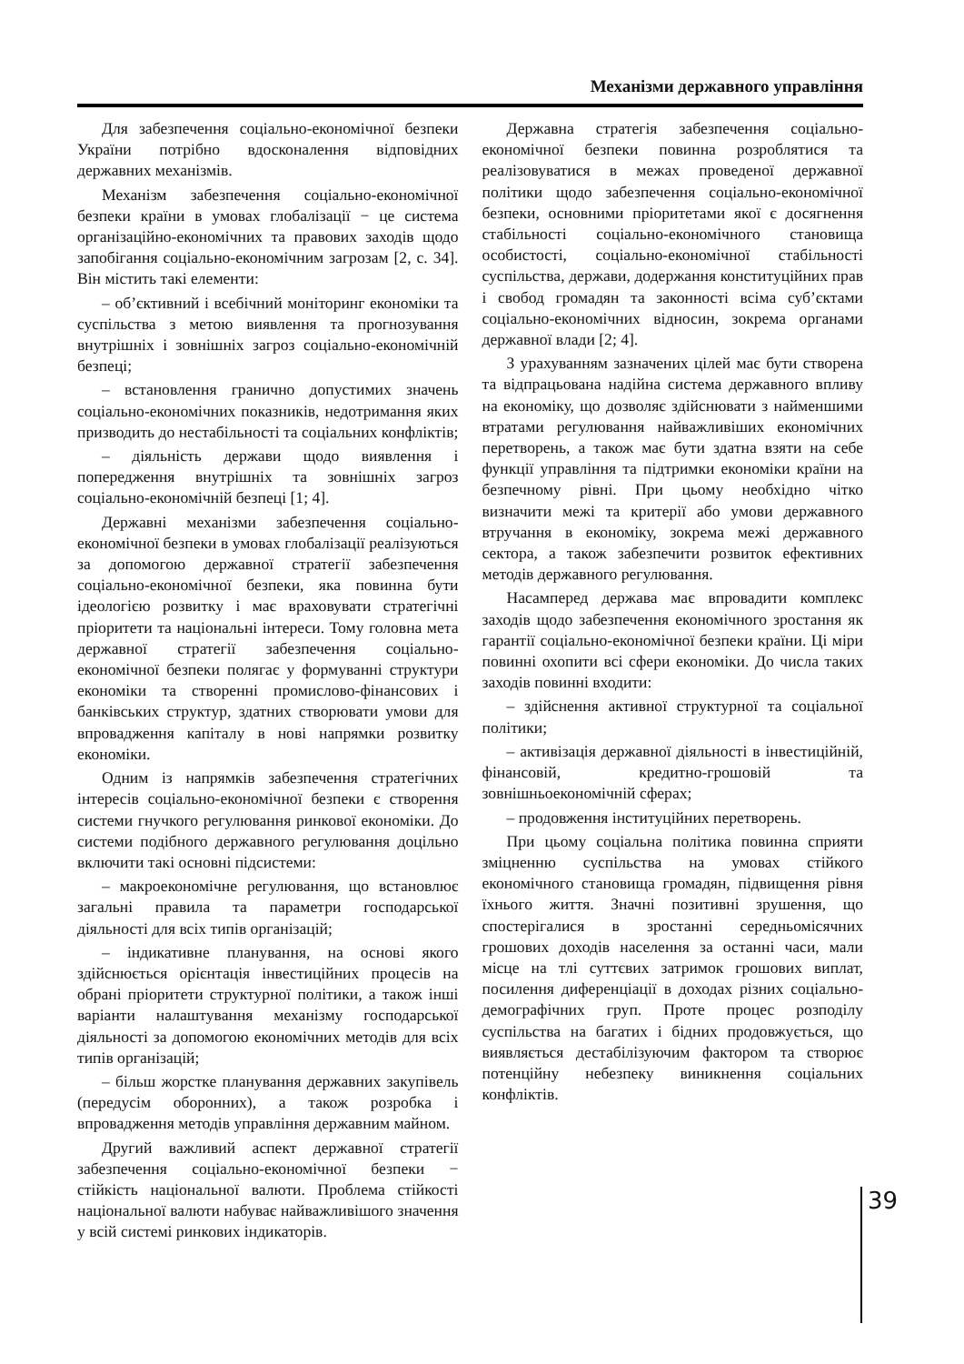Механізми державного управління
Для забезпечення соціально-економічної безпеки України потрібно вдосконалення відповідних державних механізмів.
Механізм забезпечення соціально-економічної безпеки країни в умовах глобалізації − це система організаційно-економічних та правових заходів щодо запобігання соціально-економічним загрозам [2, с. 34]. Він містить такі елементи:
– об’єктивний і всебічний моніторинг економіки та суспільства з метою виявлення та прогнозування внутрішніх і зовнішніх загроз соціально-економічній безпеці;
– встановлення гранично допустимих значень соціально-економічних показників, недотримання яких призводить до нестабільності та соціальних конфліктів;
– діяльність держави щодо виявлення і попередження внутрішніх та зовнішніх загроз соціально-економічній безпеці [1; 4].
Державні механізми забезпечення соціально-економічної безпеки в умовах глобалізації реалізуються за допомогою державної стратегії забезпечення соціально-економічної безпеки, яка повинна бути ідеологією розвитку і має враховувати стратегічні пріоритети та національні інтереси. Тому головна мета державної стратегії забезпечення соціально-економічної безпеки полягає у формуванні структури економіки та створенні промислово-фінансових і банківських структур, здатних створювати умови для впровадження капіталу в нові напрямки розвитку економіки.
Одним із напрямків забезпечення стратегічних інтересів соціально-економічної безпеки є створення системи гнучкого регулювання ринкової економіки. До системи подібного державного регулювання доцільно включити такі основні підсистеми:
– макроекономічне регулювання, що встановлює загальні правила та параметри господарської діяльності для всіх типів організацій;
– індикативне планування, на основі якого здійснюється орієнтація інвестиційних процесів на обрані пріоритети структурної політики, а також інші варіанти налаштування механізму господарської діяльності за допомогою економічних методів для всіх типів організацій;
– більш жорстке планування державних закупівель (передусім оборонних), а також розробка і впровадження методів управління державним майном.
Другий важливий аспект державної стратегії забезпечення соціально-економічної безпеки − стійкість національної валюти. Проблема стійкості національної валюти набуває найважливішого значення у всій системі ринкових індикаторів.
Державна стратегія забезпечення соціально-економічної безпеки повинна розроблятися та реалізовуватися в межах проведеної державної політики щодо забезпечення соціально-економічної безпеки, основними пріоритетами якої є досягнення стабільності соціально-економічного становища особистості, соціально-економічної стабільності суспільства, держави, додержання конституційних прав і свобод громадян та законності всіма суб’єктами соціально-економічних відносин, зокрема органами державної влади [2; 4].
З урахуванням зазначених цілей має бути створена та відпрацьована надійна система державного впливу на економіку, що дозволяє здійснювати з найменшими втратами регулювання найважливіших економічних перетворень, а також має бути здатна взяти на себе функції управління та підтримки економіки країни на безпечному рівні. При цьому необхідно чітко визначити межі та критерії або умови державного втручання в економіку, зокрема межі державного сектора, а також забезпечити розвиток ефективних методів державного регулювання.
Насамперед держава має впровадити комплекс заходів щодо забезпечення економічного зростання як гарантії соціально-економічної безпеки країни. Ці міри повинні охопити всі сфери економіки. До числа таких заходів повинні входити:
– здійснення активної структурної та соціальної політики;
– активізація державної діяльності в інвестиційній, фінансовій, кредитно-грошовій та зовнішньоекономічній сферах;
– продовження інституційних перетворень.
При цьому соціальна політика повинна сприяти зміцненню суспільства на умовах стійкого економічного становища громадян, підвищення рівня їхнього життя. Значні позитивні зрушення, що спостерігалися в зростанні середньомісячних грошових доходів населення за останні часи, мали місце на тлі суттєвих затримок грошових виплат, посилення диференціації в доходах різних соціально-демографічних груп. Проте процес розподілу суспільства на багатих і бідних продовжується, що виявляється дестабілізуючим фактором та створює потенційну небезпеку виникнення соціальних конфліктів.
39